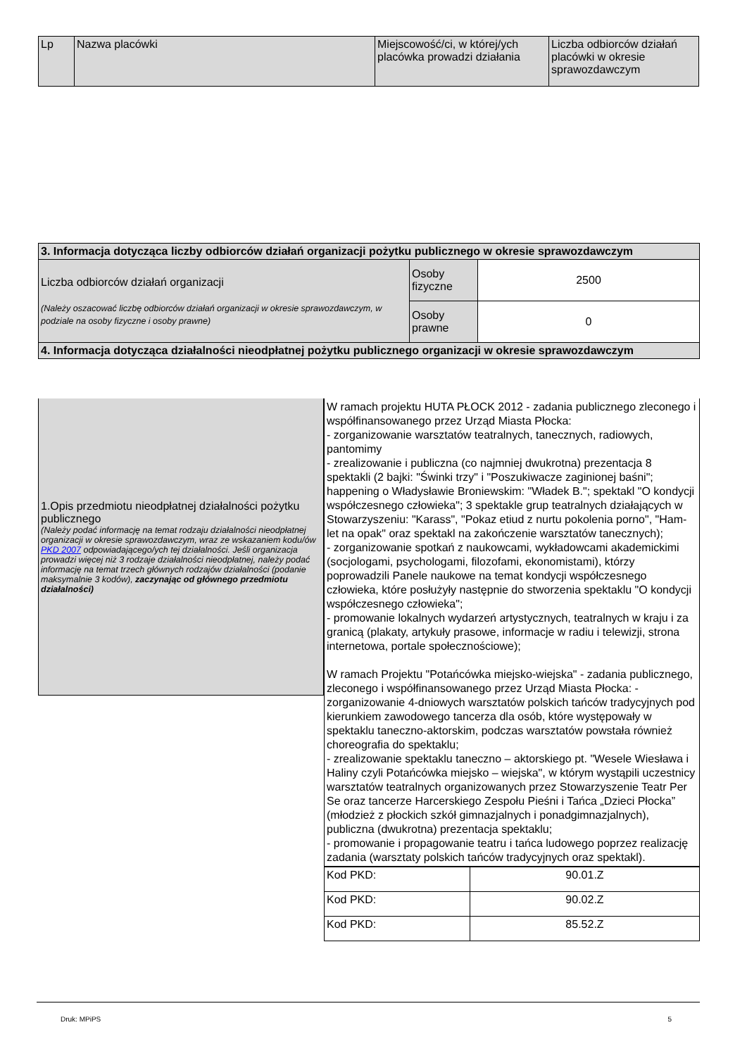| Lp | Nazwa placówki | Miejscowość/ci, w której/ych placówka prowadzi działania | Liczba odbiorców działań placówki w okresie sprawozdawczym |
| --- | --- | --- | --- |
| 3. Informacja dotycząca liczby odbiorców działań organizacji pożytku publicznego w okresie sprawozdawczym | | |
| Liczba odbiorców działań organizacji (Należy oszacować liczbę odbiorców działań organizacji w okresie sprawozdawczym, w podziale na osoby fizyczne i osoby prawne) | Osoby fizyczne | 2500 |
| | Osoby prawne | 0 |
| 4. Informacja dotycząca działalności nieodpłatnej pożytku publicznego organizacji w okresie sprawozdawczym | | |
1.Opis przedmiotu nieodpłatnej działalności pożytku publicznego
(Należy podać informację na temat rodzaju działalności nieodpłatnej organizacji w okresie sprawozdawczym, wraz ze wskazaniem kodu/ów PKD 2007 odpowiadającego/ych tej działalności. Jeśli organizacja prowadzi więcej niż 3 rodzaje działalności nieodpłatnej, należy podać informację na temat trzech głównych rodzajów działalności (podanie maksymalnie 3 kodów), zaczynając od głównego przedmiotu działalności)
W ramach projektu HUTA PŁOCK 2012 - zadania publicznego zleconego i współfinansowanego przez Urząd Miasta Płocka:
- zorganizowanie warsztatów teatralnych, tanecznych, radiowych, pantomimy
- zrealizowanie i publiczna (co najmniej dwukrotna) prezentacja 8 spektakli (2 bajki: "Świnki trzy" i "Poszukiwacze zaginionej baśni"; happening o Władysławie Broniewskim: "Władek B."; spektakl "O kondycji współczesnego człowieka"; 3 spektakle grup teatralnych działających w Stowarzyszeniu: "Karass", "Pokaz etiud z nurtu pokolenia porno", "Ham-let na opak" oraz spektakl na zakończenie warsztatów tanecznych);
- zorganizowanie spotkań z naukowcami, wykładowcami akademickimi (socjologami, psychologami, filozofami, ekonomistami), którzy poprowadzili Panele naukowe na temat kondycji współczesnego człowieka, które posłużyły następnie do stworzenia spektaklu "O kondycji współczesnego człowieka";
- promowanie lokalnych wydarzeń artystycznych, teatralnych w kraju i za granicą (plakaty, artykuły prasowe, informacje w radiu i telewizji, strona internetowa, portale społecznościowe);
W ramach Projektu "Potańcówka miejsko-wiejska" - zadania publicznego, zleconego i współfinansowanego przez Urząd Miasta Płocka: -zorganizowanie 4-dniowych warsztatów polskich tańców tradycyjnych pod kierunkiem zawodowego tancerza dla osób, które występowały w spektaklu taneczno-aktorskim, podczas warsztatów powstała również choreografia do spektaklu;
- zrealizowanie spektaklu taneczno – aktorskiego pt. "Wesele Wiesława i Haliny czyli Potańcówka miejsko – wiejska", w którym wystąpili uczestnicy warsztatów teatralnych organizowanych przez Stowarzyszenie Teatr Per Se oraz tancerze Harcerskiego Zespołu Pieśni i Tańca „Dzieci Płocka” (młodzież z płockich szkół gimnazjalnych i ponadgimnazjalnych), publiczna (dwukrotna) prezentacja spektaklu;
- promowanie i propagowanie teatru i tańca ludowego poprzez realizację zadania (warsztaty polskich tańców tradycyjnych oraz spektakl).
| Kod PKD: | 90.01.Z |
| Kod PKD: | 90.02.Z |
| Kod PKD: | 85.52.Z |
Druk: MPiPS 5